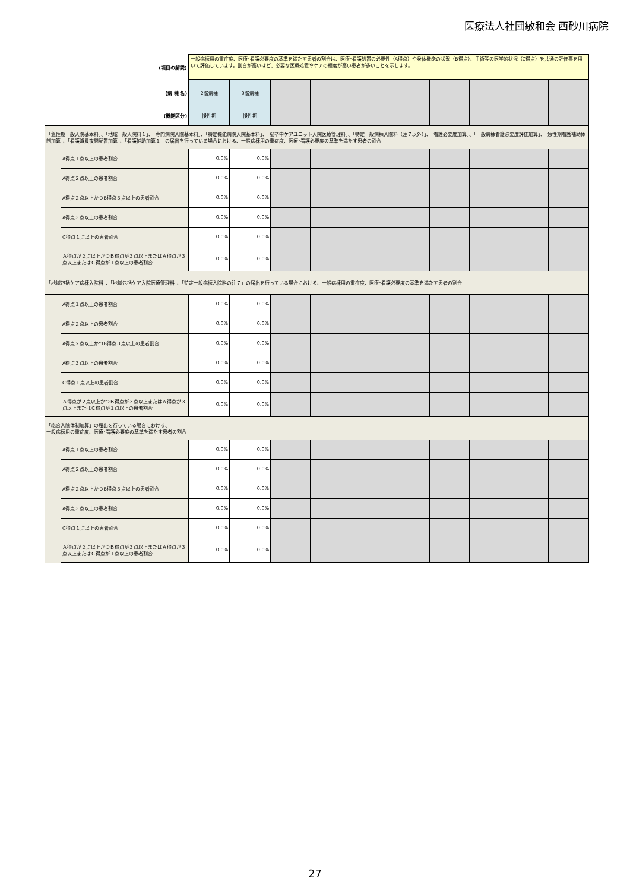医療法人社団敏和会 西砂川病院
| (項目の解説) | | 一般病棟用の重症度、医療･看護必要度の基準を満たす患者の割合は、医療･看護処置の必要性（A得点）や身体機能の状況（B得点）、手術等の医学的状況（C得点）を共通の評価票を用いて評価しています。割合が高いほど、必要な医療処置やケアの程度が高い患者が多いことを示します。 | | | | | | | | | |
| (病 棟 名) | | 2階病棟 | 3階病棟 | | | | | | | | |
| (機能区分) | | 慢性期 | 慢性期 | | | | | | | | |
| 「急性期一般入院基本料」、「地域一般入院料１」、「専門病院入院基本料」、「特定機能病院入院基本料」、「脳卒中ケアユニット入院医療管理料」、「特定一般病棟入院料（注７以外）」、「看護必要度加算」、「一般病棟看護必要度評価加算」、「急性期看護補助体制加算」、「看護職員夜間配置加算」、「看護補助加算１」の届出を行っている場合における、一般病棟用の重症度、医療･看護必要度の基準を満たす患者の割合 | | | | | | | | | | | |
| | A得点１点以上の患者割合 | 0.0% | 0.0% | | | | | | | | |
| | A得点２点以上の患者割合 | 0.0% | 0.0% | | | | | | | | |
| | A得点２点以上かつB得点３点以上の患者割合 | 0.0% | 0.0% | | | | | | | | |
| | A得点３点以上の患者割合 | 0.0% | 0.0% | | | | | | | | |
| | C得点１点以上の患者割合 | 0.0% | 0.0% | | | | | | | | |
| | Ａ得点が２点以上かつＢ得点が３点以上またはＡ得点が３点以上またはＣ得点が１点以上の患者割合 | 0.0% | 0.0% | | | | | | | | |
| 「地域包括ケア病棟入院料」、「地域包括ケア入院医療管理料」、「特定一般病棟入院料の注７」の届出を行っている場合における、一般病棟用の重症度、医療･看護必要度の基準を満たす患者の割合 | | | | | | | | | | | |
| | A得点１点以上の患者割合 | 0.0% | 0.0% | | | | | | | | |
| | A得点２点以上の患者割合 | 0.0% | 0.0% | | | | | | | | |
| | A得点２点以上かつB得点３点以上の患者割合 | 0.0% | 0.0% | | | | | | | | |
| | A得点３点以上の患者割合 | 0.0% | 0.0% | | | | | | | | |
| | C得点１点以上の患者割合 | 0.0% | 0.0% | | | | | | | | |
| | Ａ得点が２点以上かつＢ得点が３点以上またはＡ得点が３点以上またはＣ得点が１点以上の患者割合 | 0.0% | 0.0% | | | | | | | | |
| 「総合入院体制加算」の届出を行っている場合における、 一般病棟用の重症度、医療･看護必要度の基準を満たす患者の割合 | | | | | | | | | | | |
| | A得点１点以上の患者割合 | 0.0% | 0.0% | | | | | | | | |
| | A得点２点以上の患者割合 | 0.0% | 0.0% | | | | | | | | |
| | A得点２点以上かつB得点３点以上の患者割合 | 0.0% | 0.0% | | | | | | | | |
| | A得点３点以上の患者割合 | 0.0% | 0.0% | | | | | | | | |
| | C得点１点以上の患者割合 | 0.0% | 0.0% | | | | | | | | |
| | Ａ得点が２点以上かつＢ得点が３点以上またはＡ得点が３点以上またはＣ得点が１点以上の患者割合 | 0.0% | 0.0% | | | | | | | | |
27